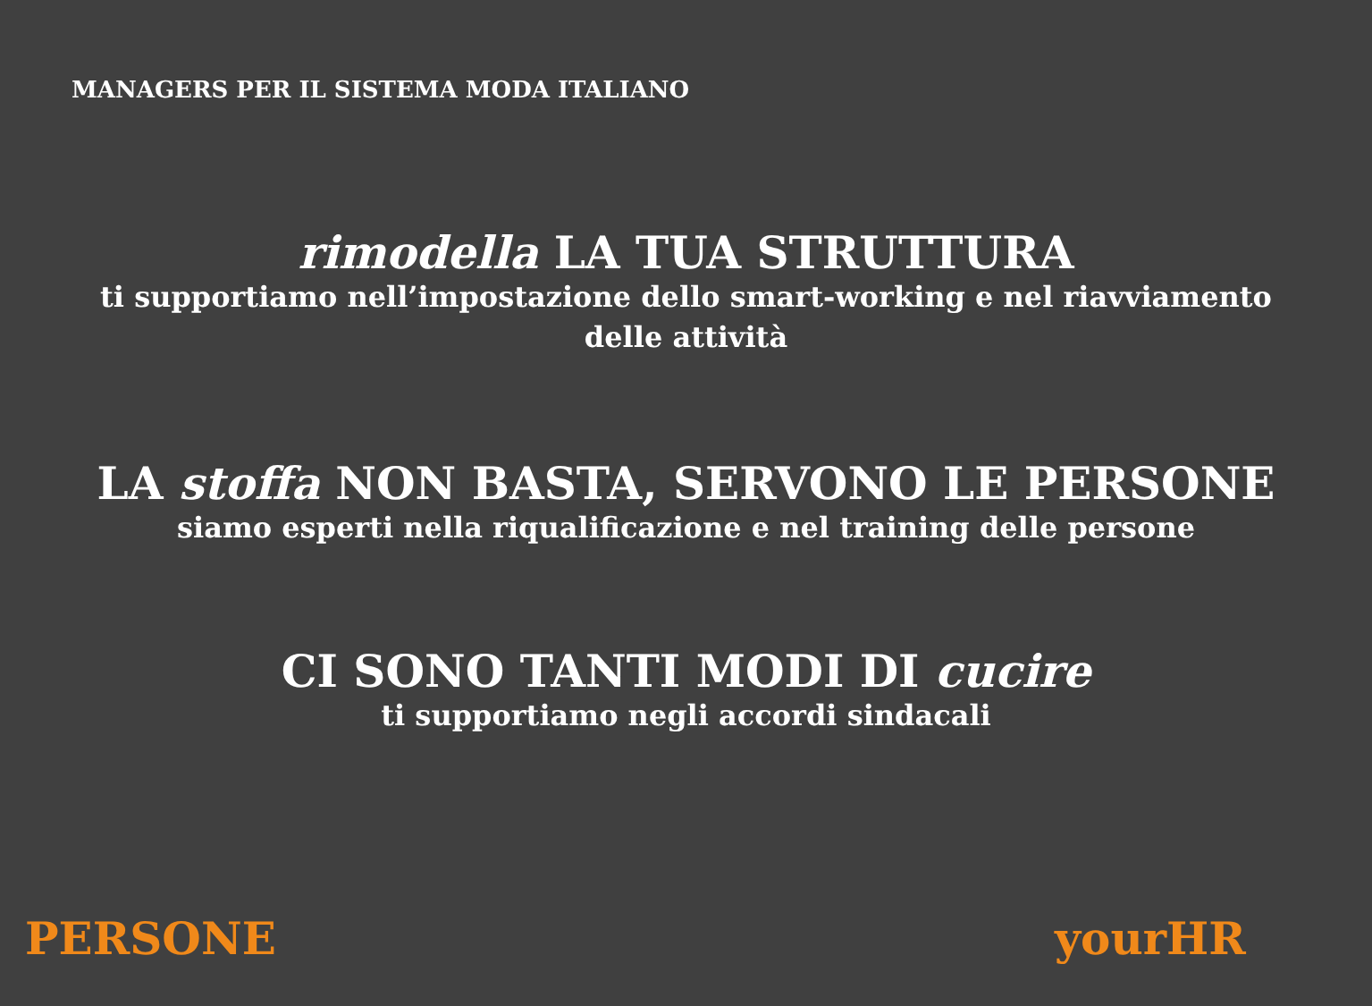MANAGERS PER IL SISTEMA MODA ITALIANO
rimodella LA TUA STRUTTURA
ti supportiamo nell’impostazione dello smart-working e nel riavviamento
delle attività
LA stoffa NON BASTA, SERVONO LE PERSONE
siamo esperti nella riqualificazione e nel training delle persone
CI SONO TANTI MODI DI cucire
ti supportiamo negli accordi sindacali
PERSONE yourHR